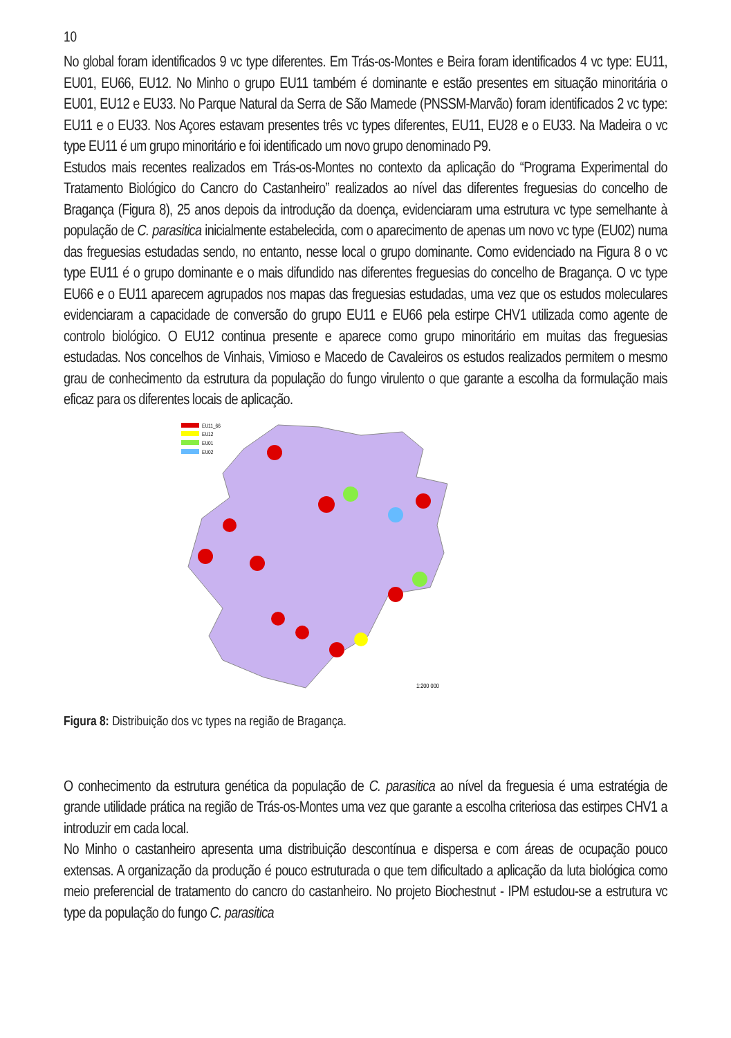10
No global foram identificados 9 vc type diferentes. Em Trás-os-Montes e Beira foram identificados 4 vc type: EU11, EU01, EU66, EU12. No Minho o grupo EU11 também é dominante e estão presentes em situação minoritária o EU01, EU12 e EU33. No Parque Natural da Serra de São Mamede (PNSSM-Marvão) foram identificados 2 vc type: EU11 e o EU33. Nos Açores estavam presentes três vc types diferentes, EU11, EU28 e o EU33. Na Madeira o vc type EU11 é um grupo minoritário e foi identificado um novo grupo denominado P9.
Estudos mais recentes realizados em Trás-os-Montes no contexto da aplicação do “Programa Experimental do Tratamento Biológico do Cancro do Castanheiro” realizados ao nível das diferentes freguesias do concelho de Bragança (Figura 8), 25 anos depois da introdução da doença, evidenciaram uma estrutura vc type semelhante à população de C. parasitica inicialmente estabelecida, com o aparecimento de apenas um novo vc type (EU02) numa das freguesias estudadas sendo, no entanto, nesse local o grupo dominante. Como evidenciado na Figura 8 o vc type EU11 é o grupo dominante e o mais difundido nas diferentes freguesias do concelho de Bragança. O vc type EU66 e o EU11 aparecem agrupados nos mapas das freguesias estudadas, uma vez que os estudos moleculares evidenciaram a capacidade de conversão do grupo EU11 e EU66 pela estirpe CHV1 utilizada como agente de controlo biológico. O EU12 continua presente e aparece como grupo minoritário em muitas das freguesias estudadas. Nos concelhos de Vinhais, Vimioso e Macedo de Cavaleiros os estudos realizados permitem o mesmo grau de conhecimento da estrutura da população do fungo virulento o que garante a escolha da formulação mais eficaz para os diferentes locais de aplicação.
EU11_66
EU12
EU01
EU02
1:200 000
Figura 8: Distribuição dos vc types na região de Bragança.
O conhecimento da estrutura genética da população de C. parasitica ao nível da freguesia é uma estratégia de grande utilidade prática na região de Trás-os-Montes uma vez que garante a escolha criteriosa das estirpes CHV1 a introduzir em cada local.
No Minho o castanheiro apresenta uma distribuição descontínua e dispersa e com áreas de ocupação pouco extensas. A organização da produção é pouco estruturada o que tem dificultado a aplicação da luta biológica como meio preferencial de tratamento do cancro do castanheiro. No projeto Biochestnut - IPM estudou-se a estrutura vc type da população do fungo C. parasitica